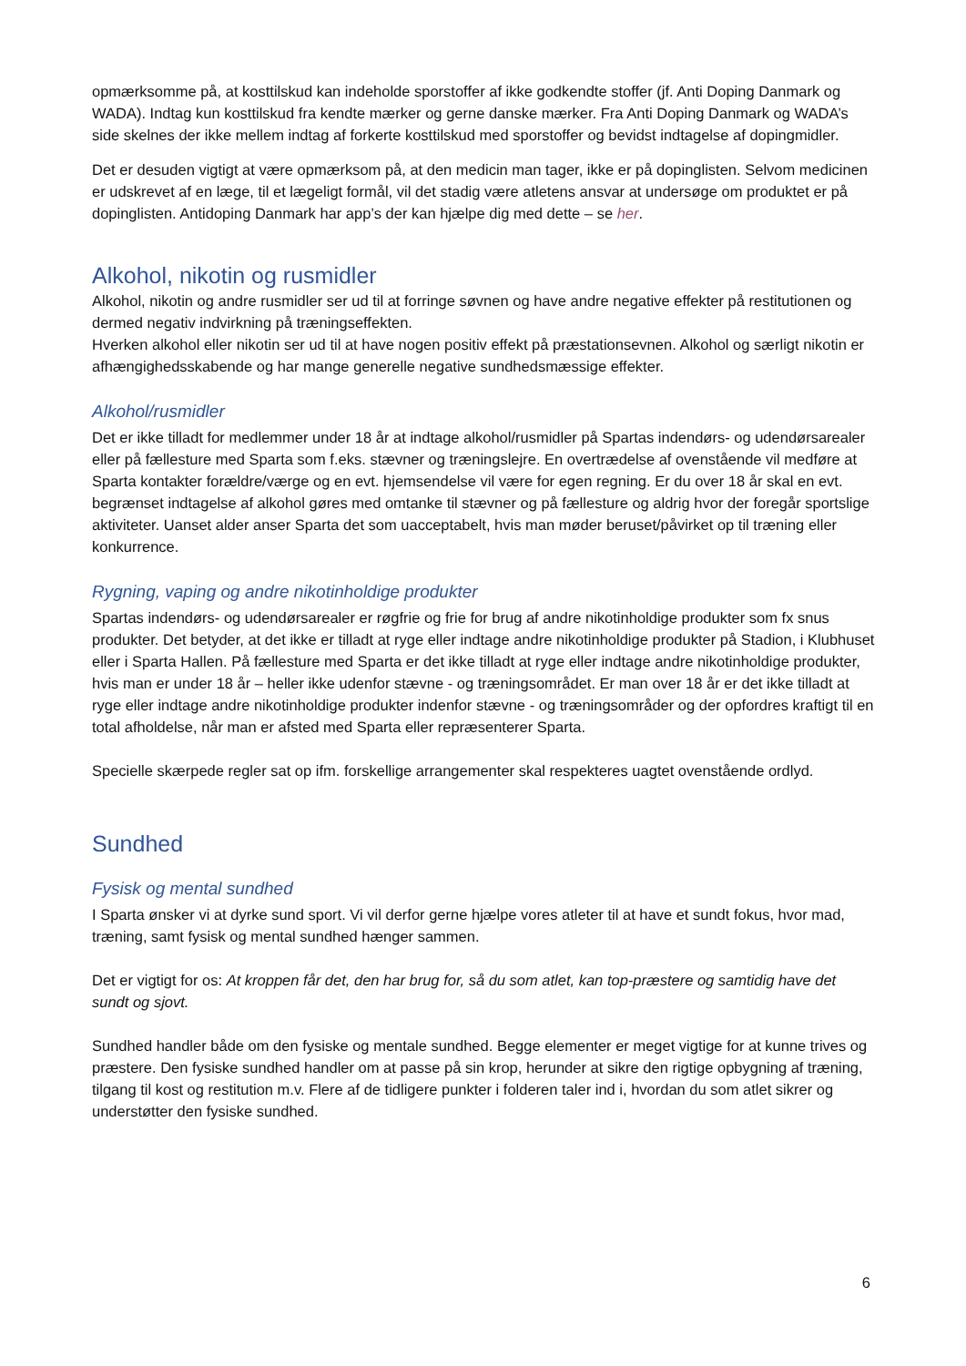opmærksomme på, at kosttilskud kan indeholde sporstoffer af ikke godkendte stoffer (jf. Anti Doping Danmark og WADA). Indtag kun kosttilskud fra kendte mærker og gerne danske mærker. Fra Anti Doping Danmark og WADA’s side skelnes der ikke mellem indtag af forkerte kosttilskud med sporstoffer og bevidst indtagelse af dopingmidler.
Det er desuden vigtigt at være opmærksom på, at den medicin man tager, ikke er på dopinglisten. Selvom medicinen er udskrevet af en læge, til et lægeligt formål, vil det stadig være atletens ansvar at undersøge om produktet er på dopinglisten. Antidoping Danmark har app’s der kan hjælpe dig med dette – se her.
Alkohol, nikotin og rusmidler
Alkohol, nikotin og andre rusmidler ser ud til at forringe søvnen og have andre negative effekter på restitutionen og dermed negativ indvirkning på træningseffekten.
Hverken alkohol eller nikotin ser ud til at have nogen positiv effekt på præstationsevnen. Alkohol og særligt nikotin er afhængighedsskabende og har mange generelle negative sundhedsmæssige effekter.
Alkohol/rusmidler
Det er ikke tilladt for medlemmer under 18 år at indtage alkohol/rusmidler på Spartas indendørs- og udendørsarealer eller på fællesture med Sparta som f.eks. stævner og træningslejre. En overtrædelse af ovenstående vil medføre at Sparta kontakter forældre/værge og en evt. hjemsendelse vil være for egen regning. Er du over 18 år skal en evt. begrænset indtagelse af alkohol gøres med omtanke til stævner og på fællesture og aldrig hvor der foregår sportslige aktiviteter. Uanset alder anser Sparta det som uacceptabelt, hvis man møder beruset/påvirket op til træning eller konkurrence.
Rygning, vaping og andre nikotinholdige produkter
Spartas indendørs- og udendørsarealer er røgfrie og frie for brug af andre nikotinholdige produkter som fx snus produkter. Det betyder, at det ikke er tilladt at ryge eller indtage andre nikotinholdige produkter på Stadion, i Klubhuset eller i Sparta Hallen. På fællesture med Sparta er det ikke tilladt at ryge eller indtage andre nikotinholdige produkter, hvis man er under 18 år – heller ikke udenfor stævne - og træningsområdet. Er man over 18 år er det ikke tilladt at ryge eller indtage andre nikotinholdige produkter indenfor stævne - og træningsområder og der opfordres kraftigt til en total afholdelse, når man er afsted med Sparta eller repræsenterer Sparta.
Specielle skærpede regler sat op ifm. forskellige arrangementer skal respekteres uagtet ovenstående ordlyd.
Sundhed
Fysisk og mental sundhed
I Sparta ønsker vi at dyrke sund sport. Vi vil derfor gerne hjælpe vores atleter til at have et sundt fokus, hvor mad, træning, samt fysisk og mental sundhed hænger sammen.
Det er vigtigt for os: At kroppen får det, den har brug for, så du som atlet, kan top-præstere og samtidig have det sundt og sjovt.
Sundhed handler både om den fysiske og mentale sundhed. Begge elementer er meget vigtige for at kunne trives og præstere. Den fysiske sundhed handler om at passe på sin krop, herunder at sikre den rigtige opbygning af træning, tilgang til kost og restitution m.v. Flere af de tidligere punkter i folderen taler ind i, hvordan du som atlet sikrer og understøtter den fysiske sundhed.
6